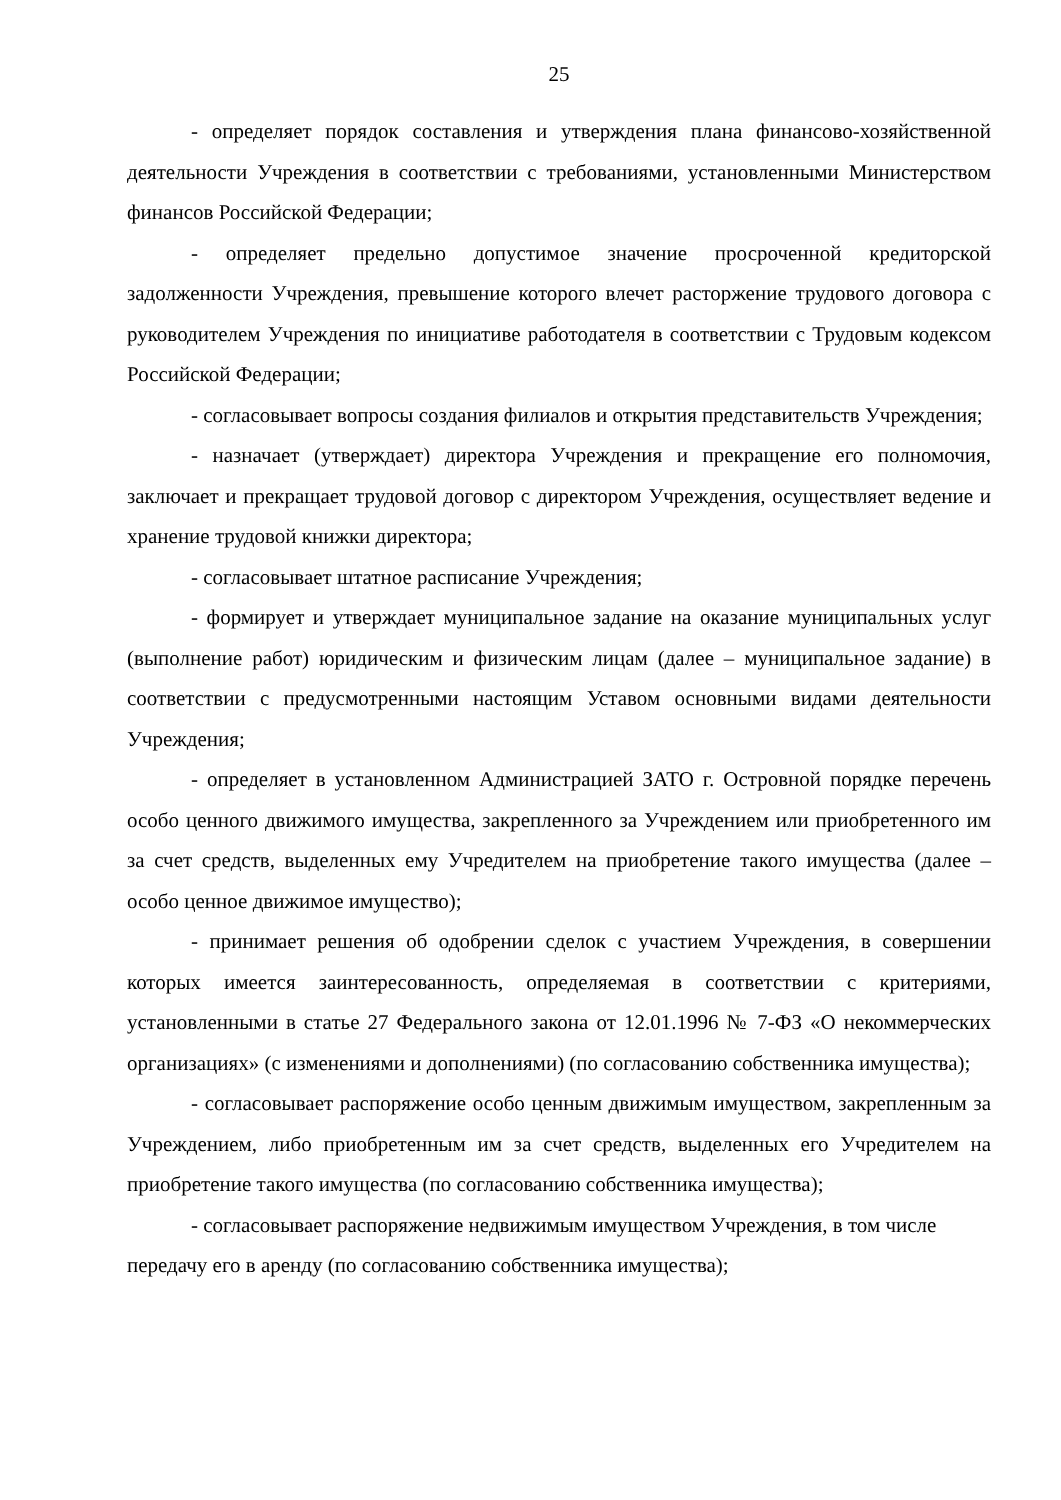25
- определяет порядок составления и утверждения плана финансово-хозяйственной деятельности Учреждения в соответствии с требованиями, установленными Министерством финансов Российской Федерации;
- определяет предельно допустимое значение просроченной кредиторской задолженности Учреждения, превышение которого влечет расторжение трудового договора с руководителем Учреждения по инициативе работодателя в соответствии с Трудовым кодексом Российской Федерации;
- согласовывает вопросы создания филиалов и открытия представительств Учреждения;
- назначает (утверждает) директора Учреждения и прекращение его полномочия, заключает и прекращает трудовой договор с директором Учреждения, осуществляет ведение и хранение трудовой книжки директора;
- согласовывает штатное расписание Учреждения;
- формирует и утверждает муниципальное задание на оказание муниципальных услуг (выполнение работ) юридическим и физическим лицам (далее – муниципальное задание) в соответствии с предусмотренными настоящим Уставом основными видами деятельности Учреждения;
- определяет в установленном Администрацией ЗАТО г. Островной порядке перечень особо ценного движимого имущества, закрепленного за Учреждением или приобретенного им за счет средств, выделенных ему Учредителем на приобретение такого имущества (далее – особо ценное движимое имущество);
- принимает решения об одобрении сделок с участием Учреждения, в совершении которых имеется заинтересованность, определяемая в соответствии с критериями, установленными в статье 27 Федерального закона от 12.01.1996 № 7-ФЗ «О некоммерческих организациях» (с изменениями и дополнениями) (по согласованию собственника имущества);
- согласовывает распоряжение особо ценным движимым имуществом, закрепленным за Учреждением, либо приобретенным им за счет средств, выделенных его Учредителем на приобретение такого имущества (по согласованию собственника имущества);
- согласовывает распоряжение недвижимым имуществом Учреждения, в том числе передачу его в аренду (по согласованию собственника имущества);